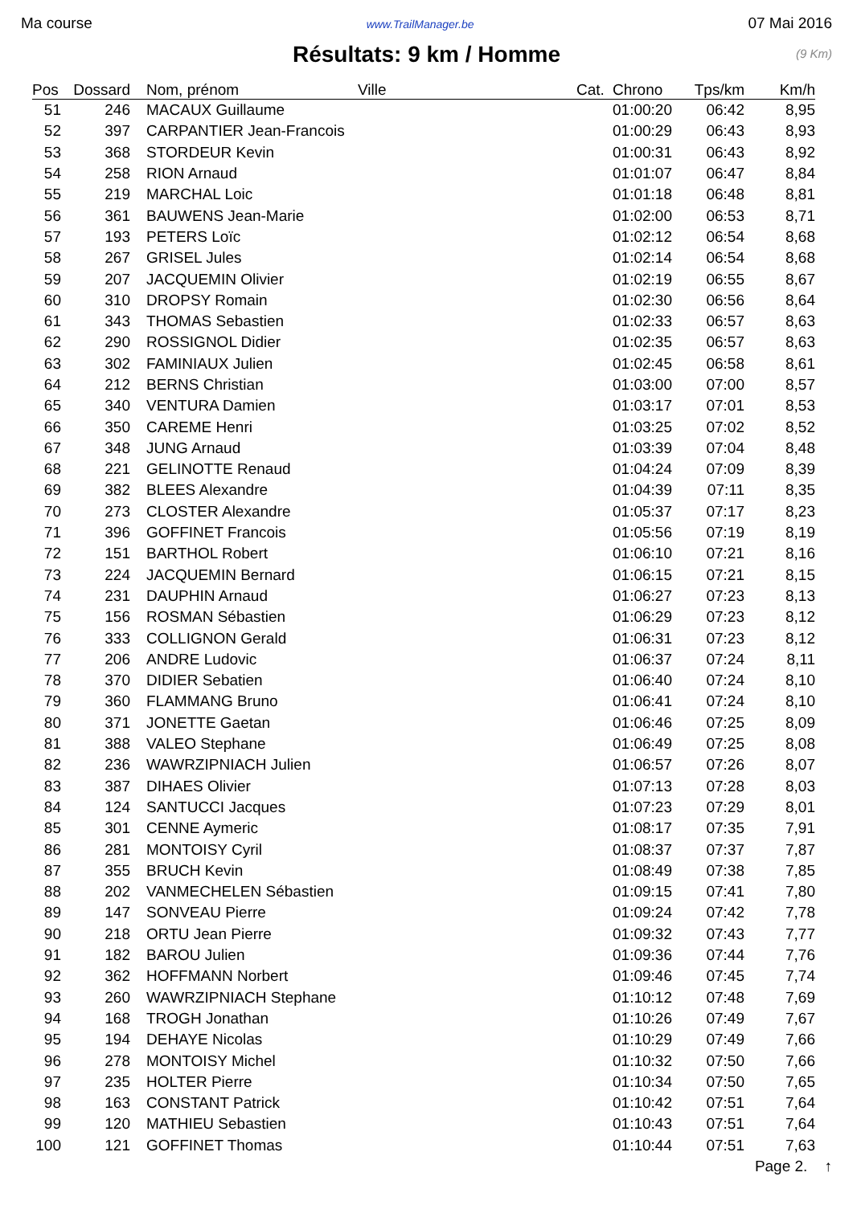Ma course www.TrailManager.be 07 Mai 2016
Résultats: 9 km / Homme
(9 Km)
| Pos | Dossard | Nom, prénom | Ville | Cat. | Chrono | Tps/km | Km/h |
| --- | --- | --- | --- | --- | --- | --- | --- |
| 51 | 246 | MACAUX Guillaume | | | 01:00:20 | 06:42 | 8,95 |
| 52 | 397 | CARPANTIER Jean-Francois | | | 01:00:29 | 06:43 | 8,93 |
| 53 | 368 | STORDEUR Kevin | | | 01:00:31 | 06:43 | 8,92 |
| 54 | 258 | RION Arnaud | | | 01:01:07 | 06:47 | 8,84 |
| 55 | 219 | MARCHAL Loic | | | 01:01:18 | 06:48 | 8,81 |
| 56 | 361 | BAUWENS Jean-Marie | | | 01:02:00 | 06:53 | 8,71 |
| 57 | 193 | PETERS Loïc | | | 01:02:12 | 06:54 | 8,68 |
| 58 | 267 | GRISEL Jules | | | 01:02:14 | 06:54 | 8,68 |
| 59 | 207 | JACQUEMIN Olivier | | | 01:02:19 | 06:55 | 8,67 |
| 60 | 310 | DROPSY Romain | | | 01:02:30 | 06:56 | 8,64 |
| 61 | 343 | THOMAS Sebastien | | | 01:02:33 | 06:57 | 8,63 |
| 62 | 290 | ROSSIGNOL Didier | | | 01:02:35 | 06:57 | 8,63 |
| 63 | 302 | FAMINIAUX Julien | | | 01:02:45 | 06:58 | 8,61 |
| 64 | 212 | BERNS Christian | | | 01:03:00 | 07:00 | 8,57 |
| 65 | 340 | VENTURA Damien | | | 01:03:17 | 07:01 | 8,53 |
| 66 | 350 | CAREME Henri | | | 01:03:25 | 07:02 | 8,52 |
| 67 | 348 | JUNG Arnaud | | | 01:03:39 | 07:04 | 8,48 |
| 68 | 221 | GELINOTTE Renaud | | | 01:04:24 | 07:09 | 8,39 |
| 69 | 382 | BLEES Alexandre | | | 01:04:39 | 07:11 | 8,35 |
| 70 | 273 | CLOSTER Alexandre | | | 01:05:37 | 07:17 | 8,23 |
| 71 | 396 | GOFFINET Francois | | | 01:05:56 | 07:19 | 8,19 |
| 72 | 151 | BARTHOL Robert | | | 01:06:10 | 07:21 | 8,16 |
| 73 | 224 | JACQUEMIN Bernard | | | 01:06:15 | 07:21 | 8,15 |
| 74 | 231 | DAUPHIN Arnaud | | | 01:06:27 | 07:23 | 8,13 |
| 75 | 156 | ROSMAN Sébastien | | | 01:06:29 | 07:23 | 8,12 |
| 76 | 333 | COLLIGNON Gerald | | | 01:06:31 | 07:23 | 8,12 |
| 77 | 206 | ANDRE Ludovic | | | 01:06:37 | 07:24 | 8,11 |
| 78 | 370 | DIDIER Sebatien | | | 01:06:40 | 07:24 | 8,10 |
| 79 | 360 | FLAMMANG Bruno | | | 01:06:41 | 07:24 | 8,10 |
| 80 | 371 | JONETTE Gaetan | | | 01:06:46 | 07:25 | 8,09 |
| 81 | 388 | VALEO Stephane | | | 01:06:49 | 07:25 | 8,08 |
| 82 | 236 | WAWRZIPNIACH Julien | | | 01:06:57 | 07:26 | 8,07 |
| 83 | 387 | DIHAES Olivier | | | 01:07:13 | 07:28 | 8,03 |
| 84 | 124 | SANTUCCI Jacques | | | 01:07:23 | 07:29 | 8,01 |
| 85 | 301 | CENNE Aymeric | | | 01:08:17 | 07:35 | 7,91 |
| 86 | 281 | MONTOISY Cyril | | | 01:08:37 | 07:37 | 7,87 |
| 87 | 355 | BRUCH Kevin | | | 01:08:49 | 07:38 | 7,85 |
| 88 | 202 | VANMECHELEN Sébastien | | | 01:09:15 | 07:41 | 7,80 |
| 89 | 147 | SONVEAU Pierre | | | 01:09:24 | 07:42 | 7,78 |
| 90 | 218 | ORTU Jean Pierre | | | 01:09:32 | 07:43 | 7,77 |
| 91 | 182 | BAROU Julien | | | 01:09:36 | 07:44 | 7,76 |
| 92 | 362 | HOFFMANN Norbert | | | 01:09:46 | 07:45 | 7,74 |
| 93 | 260 | WAWRZIPNIACH Stephane | | | 01:10:12 | 07:48 | 7,69 |
| 94 | 168 | TROGH Jonathan | | | 01:10:26 | 07:49 | 7,67 |
| 95 | 194 | DEHAYE Nicolas | | | 01:10:29 | 07:49 | 7,66 |
| 96 | 278 | MONTOISY Michel | | | 01:10:32 | 07:50 | 7,66 |
| 97 | 235 | HOLTER Pierre | | | 01:10:34 | 07:50 | 7,65 |
| 98 | 163 | CONSTANT Patrick | | | 01:10:42 | 07:51 | 7,64 |
| 99 | 120 | MATHIEU Sebastien | | | 01:10:43 | 07:51 | 7,64 |
| 100 | 121 | GOFFINET Thomas | | | 01:10:44 | 07:51 | 7,63 |
Page 2. ↑